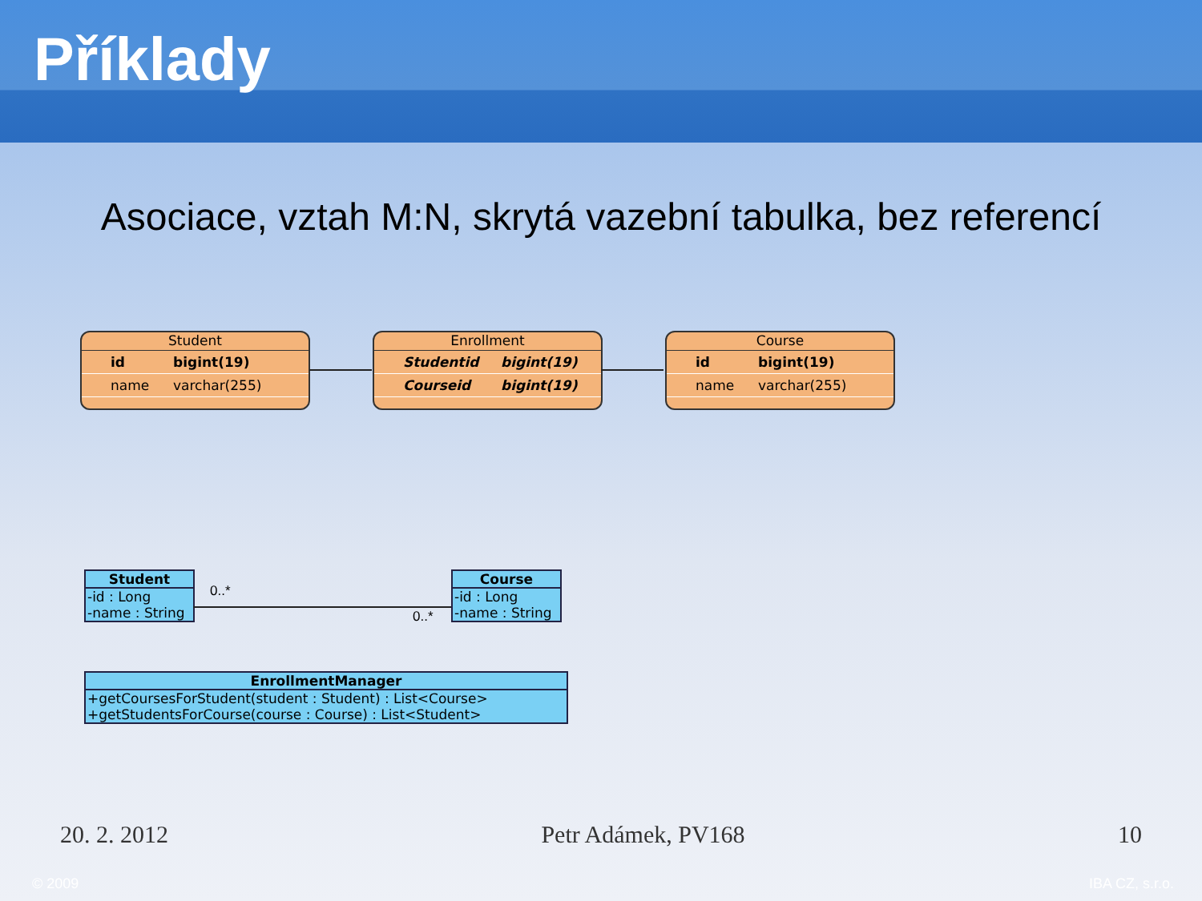Příklady
Asociace, vztah M:N, skrytá vazební tabulka, bez referencí
Student
id bigint(19)
name varchar(255)
Enrollment
Studentid bigint(19)
Courseid bigint(19)
Course
id bigint(19)
name varchar(255)
Student
-id : Long
-name : String
Course
-id : Long
-name : String
0..*
0..*
EnrollmentManager
+getCoursesForStudent(student : Student) : List<Course>
+getStudentsForCourse(course : Course) : List<Student>
20. 2. 2012 Petr Adámek, PV168 10
© 2009 IBA CZ, s.r.o.